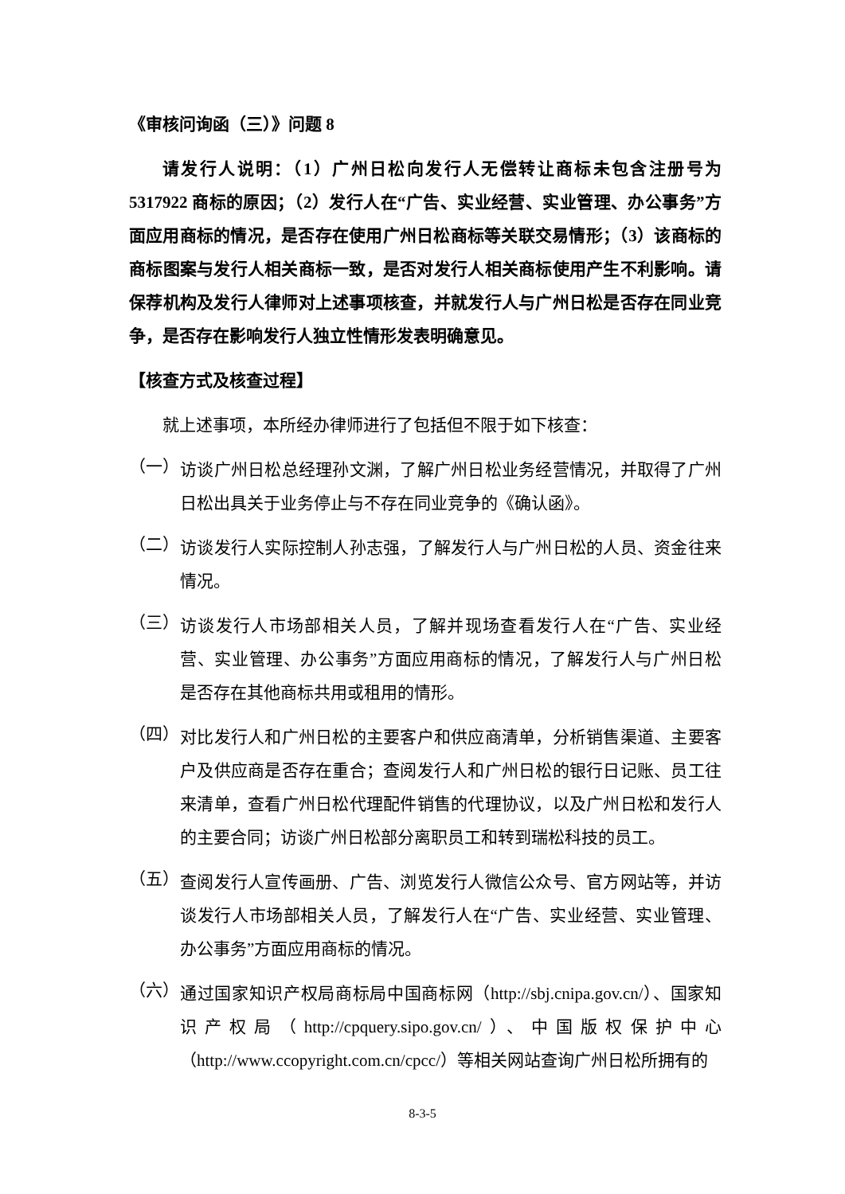《审核问询函（三）》问题 8
请发行人说明：（1）广州日松向发行人无偿转让商标未包含注册号为 5317922 商标的原因；（2）发行人在“广告、实业经营、实业管理、办公事务”方面应用商标的情况，是否存在使用广州日松商标等关联交易情形；（3）该商标的商标图案与发行人相关商标一致，是否对发行人相关商标使用产生不利影响。请保荐机构及发行人律师对上述事项核查，并就发行人与广州日松是否存在同业竞争，是否存在影响发行人独立性情形发表明确意见。
【核查方式及核查过程】
就上述事项，本所经办律师进行了包括但不限于如下核查：
（一）
访谈广州日松总经理孙文渊，了解广州日松业务经营情况，并取得了广州日松出具关于业务停止与不存在同业竞争的《确认函》。
（二）
访谈发行人实际控制人孙志强，了解发行人与广州日松的人员、资金往来情况。
（三）
访谈发行人市场部相关人员，了解并现场查看发行人在“广告、实业经营、实业管理、办公事务”方面应用商标的情况，了解发行人与广州日松是否存在其他商标共用或租用的情形。
（四）
对比发行人和广州日松的主要客户和供应商清单，分析销售渠道、主要客户及供应商是否存在重合；查阅发行人和广州日松的银行日记账、员工往来清单，查看广州日松代理配件销售的代理协议，以及广州日松和发行人的主要合同；访谈广州日松部分离职员工和转到瑞松科技的员工。
（五）
查阅发行人宣传画册、广告、浏览发行人微信公众号、官方网站等，并访谈发行人市场部相关人员，了解发行人在“广告、实业经营、实业管理、办公事务”方面应用商标的情况。
（六）
通过国家知识产权局商标局中国商标网（http://sbj.cnipa.gov.cn/）、国家知识产权局（http://cpquery.sipo.gov.cn/）、中国版权保护中心（http://www.ccopyright.com.cn/cpcc/）等相关网站查询广州日松所拥有的
8-3-5